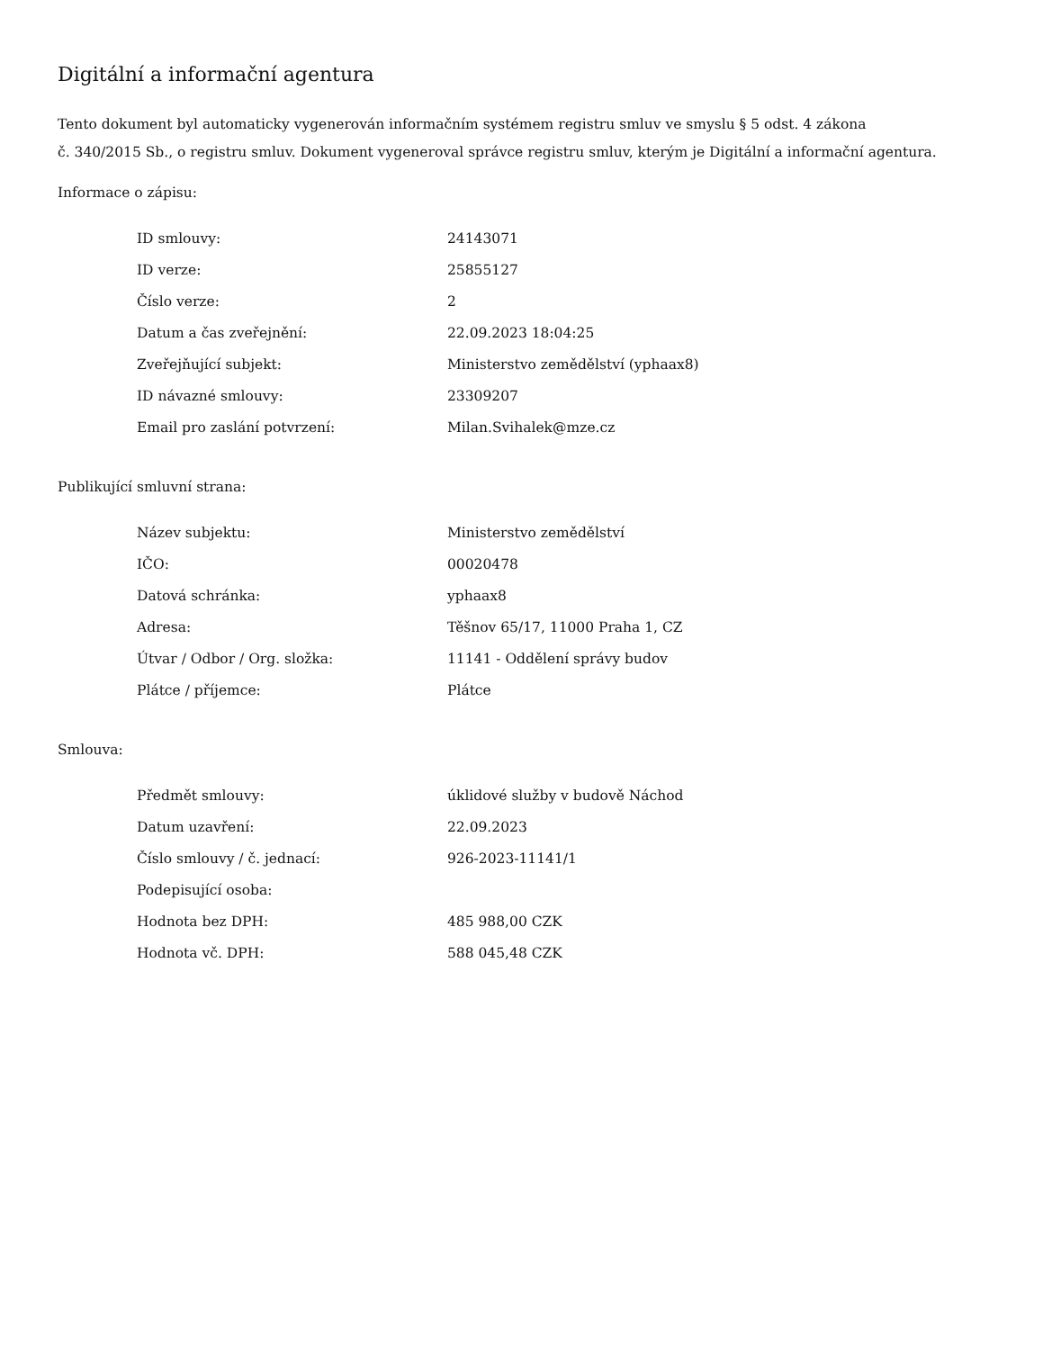Digitální a informační agentura
Tento dokument byl automaticky vygenerován informačním systémem registru smluv ve smyslu § 5 odst. 4 zákona
č. 340/2015 Sb., o registru smluv. Dokument vygeneroval správce registru smluv, kterým je Digitální a informační agentura.
Informace o zápisu:
| ID smlouvy: | 24143071 |
| ID verze: | 25855127 |
| Číslo verze: | 2 |
| Datum a čas zveřejnění: | 22.09.2023 18:04:25 |
| Zveřejňující subjekt: | Ministerstvo zemědělství (yphaax8) |
| ID návazné smlouvy: | 23309207 |
| Email pro zaslání potvrzení: | Milan.Svihalek@mze.cz |
Publikující smluvní strana:
| Název subjektu: | Ministerstvo zemědělství |
| IČO: | 00020478 |
| Datová schránka: | yphaax8 |
| Adresa: | Těšnov 65/17, 11000 Praha 1, CZ |
| Útvar / Odbor / Org. složka: | 11141 - Oddělení správy budov |
| Plátce / příjemce: | Plátce |
Smlouva:
| Předmět smlouvy: | úklidové služby v budově Náchod |
| Datum uzavření: | 22.09.2023 |
| Číslo smlouvy / č. jednací: | 926-2023-11141/1 |
| Podepisující osoba: | |
| Hodnota bez DPH: | 485 988,00 CZK |
| Hodnota vč. DPH: | 588 045,48 CZK |